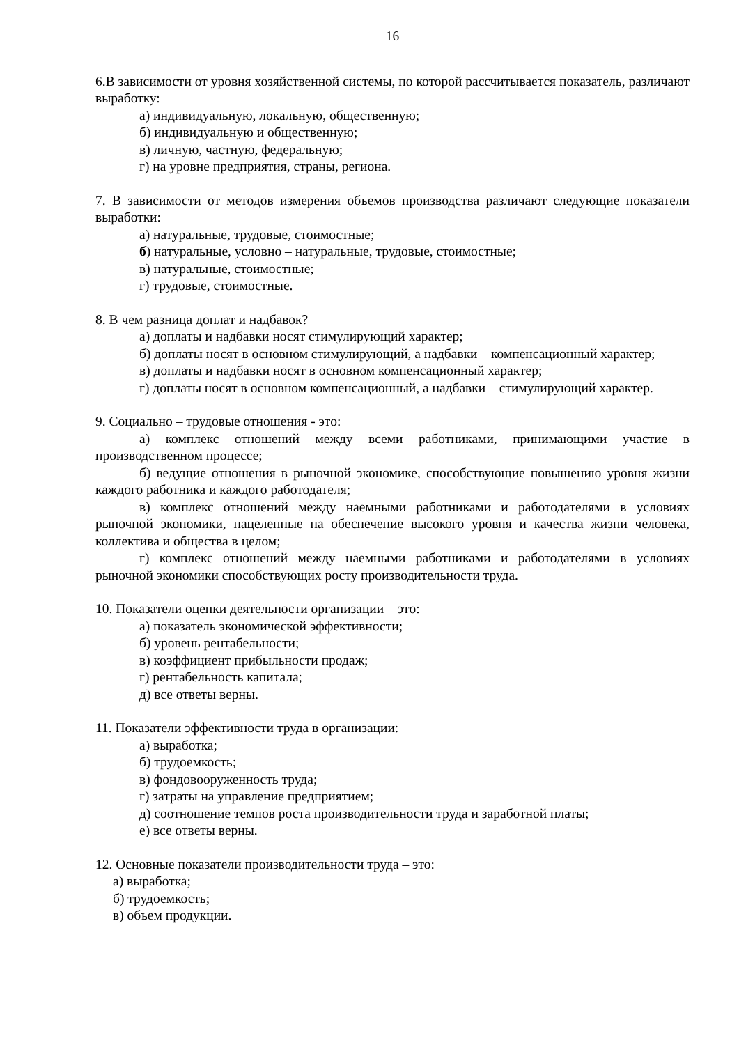16
6.В зависимости от уровня хозяйственной системы, по которой рассчитывается показатель, различают выработку:
а) индивидуальную, локальную, общественную;
б) индивидуальную и общественную;
в) личную, частную, федеральную;
г) на уровне предприятия, страны, региона.
7. В зависимости от методов измерения объемов производства различают следующие показатели выработки:
а) натуральные, трудовые, стоимостные;
б) натуральные, условно – натуральные, трудовые, стоимостные;
в) натуральные, стоимостные;
г) трудовые, стоимостные.
8. В чем разница доплат и надбавок?
а) доплаты и надбавки носят стимулирующий характер;
б) доплаты носят в основном стимулирующий, а надбавки – компенсационный характер;
в) доплаты и надбавки носят в основном компенсационный характер;
г) доплаты носят в основном компенсационный, а надбавки – стимулирующий характер.
9. Социально – трудовые отношения - это:
а) комплекс отношений между всеми работниками, принимающими участие в производственном процессе;
б) ведущие отношения в рыночной экономике, способствующие повышению уровня жизни каждого работника и каждого работодателя;
в) комплекс отношений между наемными работниками и работодателями в условиях рыночной экономики, нацеленные на обеспечение высокого уровня и качества жизни человека, коллектива и общества в целом;
г) комплекс отношений между наемными работниками и работодателями в условиях рыночной экономики способствующих росту производительности труда.
10. Показатели оценки деятельности организации – это:
а) показатель экономической эффективности;
б) уровень рентабельности;
в) коэффициент прибыльности продаж;
г) рентабельность капитала;
д) все ответы верны.
11. Показатели эффективности труда в организации:
а) выработка;
б) трудоемкость;
в) фондовооруженность труда;
г) затраты на управление предприятием;
д) соотношение темпов роста производительности труда и заработной платы;
е) все ответы верны.
12. Основные показатели производительности труда – это:
а) выработка;
б) трудоемкость;
в) объем продукции.